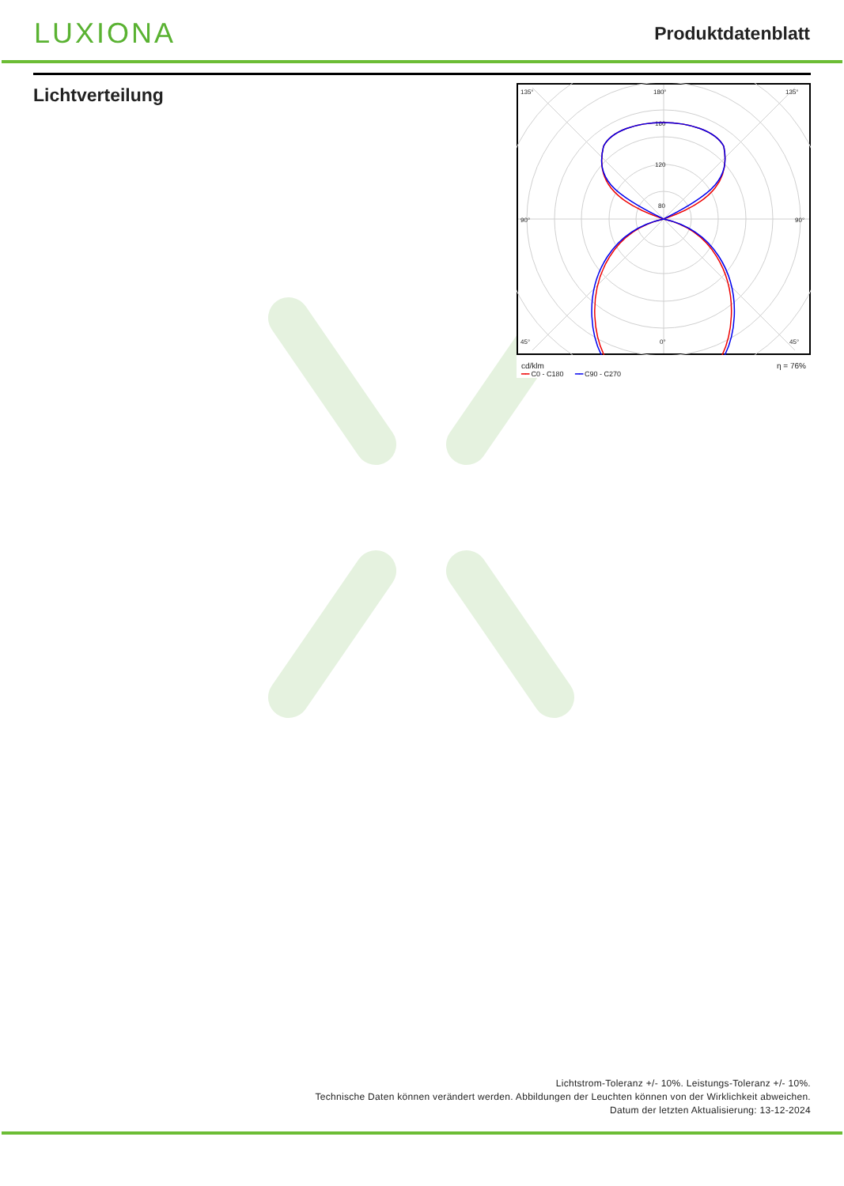LUXIONA
Produktdatenblatt
Lichtverteilung
135°
180°
135°
90°
90°
45°
0°
45°
160
120
80
cd/klm η = 76%
━━ C0 - C180 ━━ C90 - C270
Lichtstrom-Toleranz +/- 10%. Leistungs-Toleranz +/- 10%.
Technische Daten können verändert werden. Abbildungen der Leuchten können von der Wirklichkeit abweichen.
Datum der letzten Aktualisierung: 13-12-2024